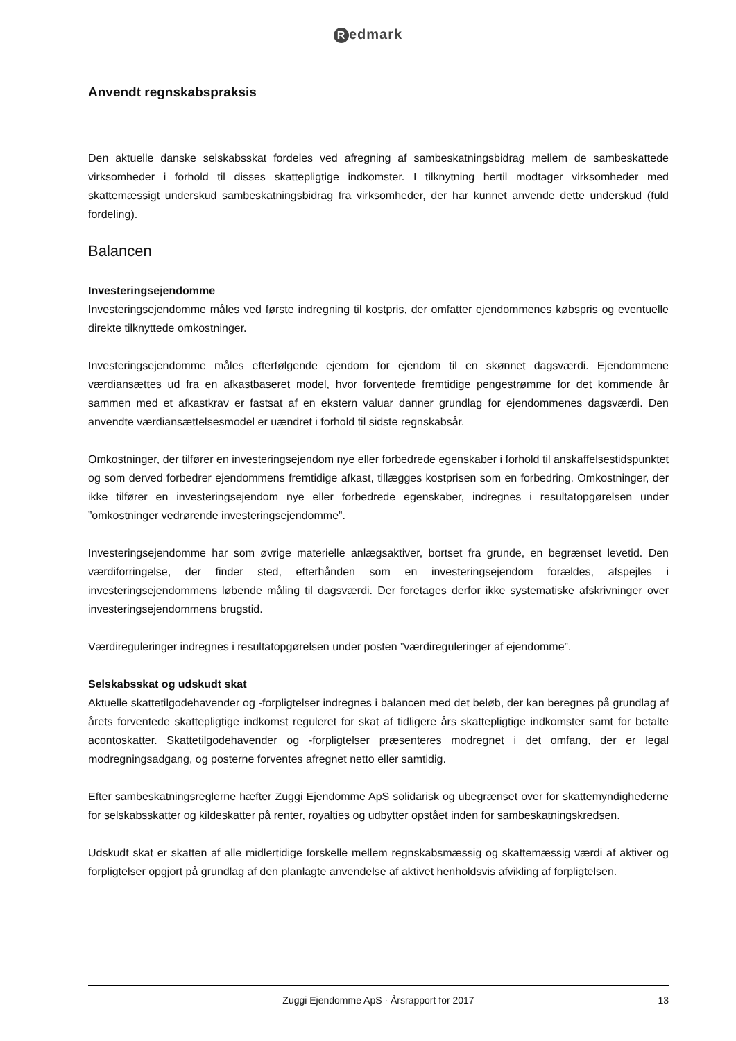Redmark
Anvendt regnskabspraksis
Den aktuelle danske selskabsskat fordeles ved afregning af sambeskatningsbidrag mellem de sambeskattede virksomheder i forhold til disses skattepligtige indkomster. I tilknytning hertil modtager virksomheder med skattemæssigt underskud sambeskatningsbidrag fra virksomheder, der har kunnet anvende dette underskud (fuld fordeling).
Balancen
Investeringsejendomme
Investeringsejendomme måles ved første indregning til kostpris, der omfatter ejendommenes købspris og eventuelle direkte tilknyttede omkostninger.
Investeringsejendomme måles efterfølgende ejendom for ejendom til en skønnet dagsværdi. Ejendommene værdiansættes ud fra en afkastbaseret model, hvor forventede fremtidige pengestrømme for det kommende år sammen med et afkastkrav er fastsat af en ekstern valuar danner grundlag for ejendommenes dagsværdi. Den anvendte værdiansættelsesmodel er uændret i forhold til sidste regnskabsår.
Omkostninger, der tilfører en investeringsejendom nye eller forbedrede egenskaber i forhold til anskaffelsestidspunktet og som derved forbedrer ejendommens fremtidige afkast, tillægges kostprisen som en forbedring. Omkostninger, der ikke tilfører en investeringsejendom nye eller forbedrede egenskaber, indregnes i resultatopgørelsen under ”omkostninger vedrørende investeringsejendomme”.
Investeringsejendomme har som øvrige materielle anlægsaktiver, bortset fra grunde, en begrænset levetid. Den værdiforringelse, der finder sted, efterhånden som en investeringsejendom forældes, afspejles i investeringsejendommens løbende måling til dagsværdi. Der foretages derfor ikke systematiske afskrivninger over investeringsejendommens brugstid.
Værdireguleringer indregnes i resultatopgørelsen under posten ”værdireguleringer af ejendomme”.
Selskabsskat og udskudt skat
Aktuelle skattetilgodehavender og -forpligtelser indregnes i balancen med det beløb, der kan beregnes på grundlag af årets forventede skattepligtige indkomst reguleret for skat af tidligere års skattepligtige indkomster samt for betalte acontoskatter. Skattetilgodehavender og -forpligtelser præsenteres modregnet i det omfang, der er legal modregningsadgang, og posterne forventes afregnet netto eller samtidig.
Efter sambeskatningsreglerne hæfter Zuggi Ejendomme ApS solidarisk og ubegrænset over for skattemyndighederne for selskabsskatter og kildeskatter på renter, royalties og udbytter opstået inden for sambeskatningskredsen.
Udskudt skat er skatten af alle midlertidige forskelle mellem regnskabsmæssig og skattemæssig værdi af aktiver og forpligtelser opgjort på grundlag af den planlagte anvendelse af aktivet henholdsvis afvikling af forpligtelsen.
Zuggi Ejendomme ApS · Årsrapport for 2017 13